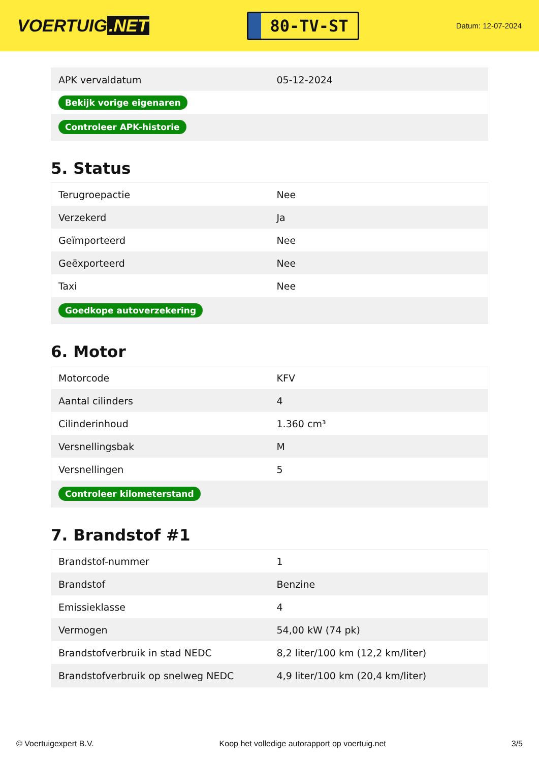VOERTUIG.NET
80-TV-ST
Datum: 12-07-2024
| APK vervaldatum | 05-12-2024 |
| Bekijk vorige eigenaren | |
| Controleer APK-historie | |
5. Status
| Terugroepactie | Nee |
| Verzekerd | Ja |
| Geïmporteerd | Nee |
| Geëxporteerd | Nee |
| Taxi | Nee |
| Goedkope autoverzekering | |
6. Motor
| Motorcode | KFV |
| Aantal cilinders | 4 |
| Cilinderinhoud | 1.360 cm³ |
| Versnellingsbak | M |
| Versnellingen | 5 |
| Controleer kilometerstand | |
7. Brandstof #1
| Brandstof-nummer | 1 |
| Brandstof | Benzine |
| Emissieklasse | 4 |
| Vermogen | 54,00 kW (74 pk) |
| Brandstofverbruik in stad NEDC | 8,2 liter/100 km (12,2 km/liter) |
| Brandstofverbruik op snelweg NEDC | 4,9 liter/100 km (20,4 km/liter) |
© Voertuigexpert B.V. Koop het volledige autorapport op voertuig.net 3/5